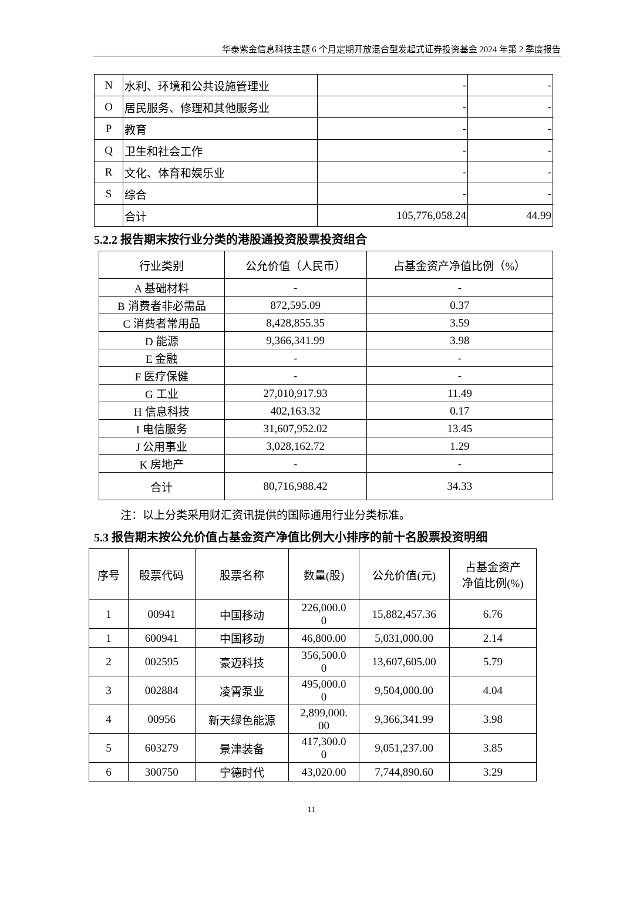华泰紫金信息科技主题 6 个月定期开放混合型发起式证券投资基金 2024 年第 2 季度报告
| N | 水利、环境和公共设施管理业 | - | - |
| O | 居民服务、修理和其他服务业 | - | - |
| P | 教育 | - | - |
| Q | 卫生和社会工作 | - | - |
| R | 文化、体育和娱乐业 | - | - |
| S | 综合 | - | - |
| | 合计 | 105,776,058.24 | 44.99 |
5.2.2 报告期末按行业分类的港股通投资股票投资组合
| 行业类别 | 公允价值（人民币） | 占基金资产净值比例（%） |
| --- | --- | --- |
| A 基础材料 | - | - |
| B 消费者非必需品 | 872,595.09 | 0.37 |
| C 消费者常用品 | 8,428,855.35 | 3.59 |
| D 能源 | 9,366,341.99 | 3.98 |
| E 金融 | - | - |
| F 医疗保健 | - | - |
| G 工业 | 27,010,917.93 | 11.49 |
| H 信息科技 | 402,163.32 | 0.17 |
| I 电信服务 | 31,607,952.02 | 13.45 |
| J 公用事业 | 3,028,162.72 | 1.29 |
| K 房地产 | - | - |
| 合计 | 80,716,988.42 | 34.33 |
注：以上分类采用财汇资讯提供的国际通用行业分类标准。
5.3 报告期末按公允价值占基金资产净值比例大小排序的前十名股票投资明细
| 序号 | 股票代码 | 股票名称 | 数量(股) | 公允价值(元) | 占基金资产 净值比例(%) |
| --- | --- | --- | --- | --- | --- |
| 1 | 00941 | 中国移动 | 226,000.0 0 | 15,882,457.36 | 6.76 |
| 1 | 600941 | 中国移动 | 46,800.00 | 5,031,000.00 | 2.14 |
| 2 | 002595 | 豪迈科技 | 356,500.0 0 | 13,607,605.00 | 5.79 |
| 3 | 002884 | 凌霄泵业 | 495,000.0 0 | 9,504,000.00 | 4.04 |
| 4 | 00956 | 新天绿色能源 | 2,899,000. 00 | 9,366,341.99 | 3.98 |
| 5 | 603279 | 景津装备 | 417,300.0 0 | 9,051,237.00 | 3.85 |
| 6 | 300750 | 宁德时代 | 43,020.00 | 7,744,890.60 | 3.29 |
11